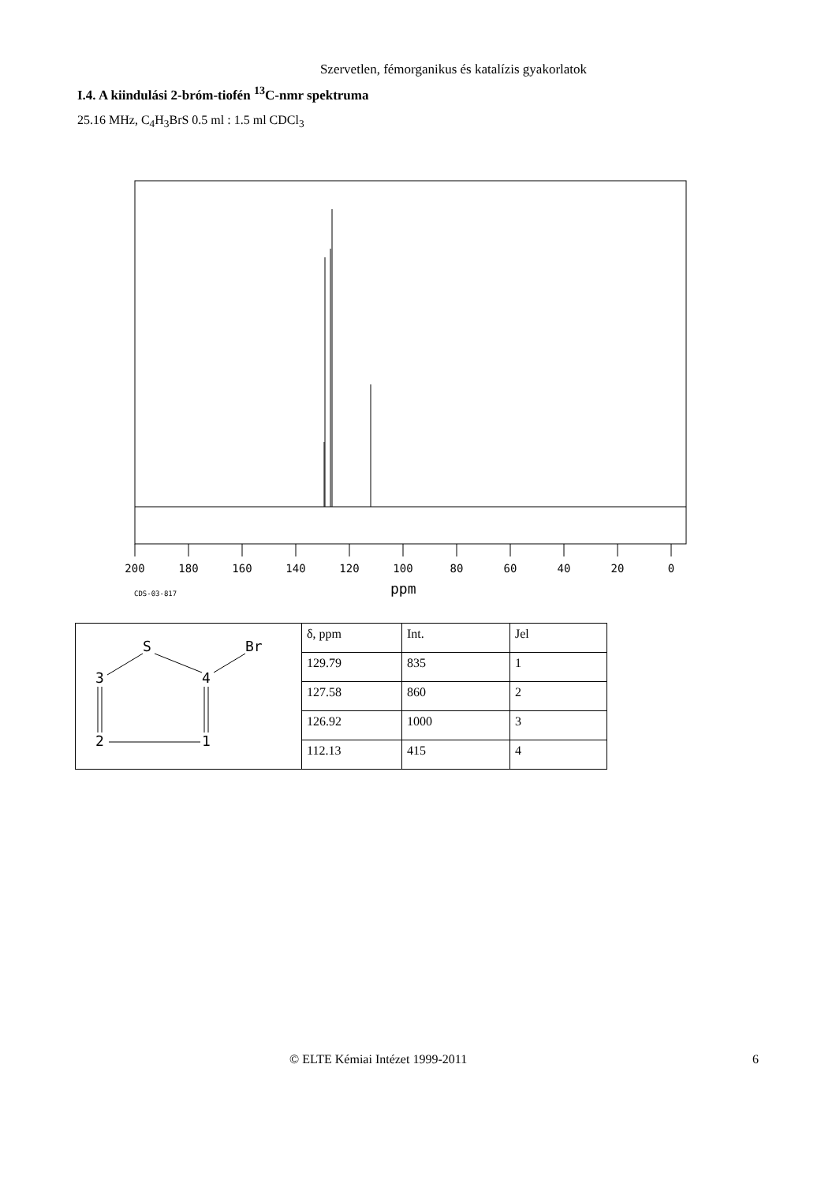Szervetlen, fémorganikus és katalízis gyakorlatok
I.4. A kiindulási 2-bróm-tiofén <sup>13</sup>C-nmr spektruma
25.16 MHz, C<sub>4</sub>H<sub>3</sub>BrS 0.5 ml : 1.5 ml CDCl<sub>3</sub>
200
180
160
140
120
100
80
60
40
20
0
CDS-03-817
ppm
| S Br 3 4 2 1 | δ, ppm | Int. | Jel |
| | 129.79 | 835 | 1 |
| | 127.58 | 860 | 2 |
| | 126.92 | 1000 | 3 |
| | 112.13 | 415 | 4 |
© ELTE Kémiai Intézet 1999-2011 6